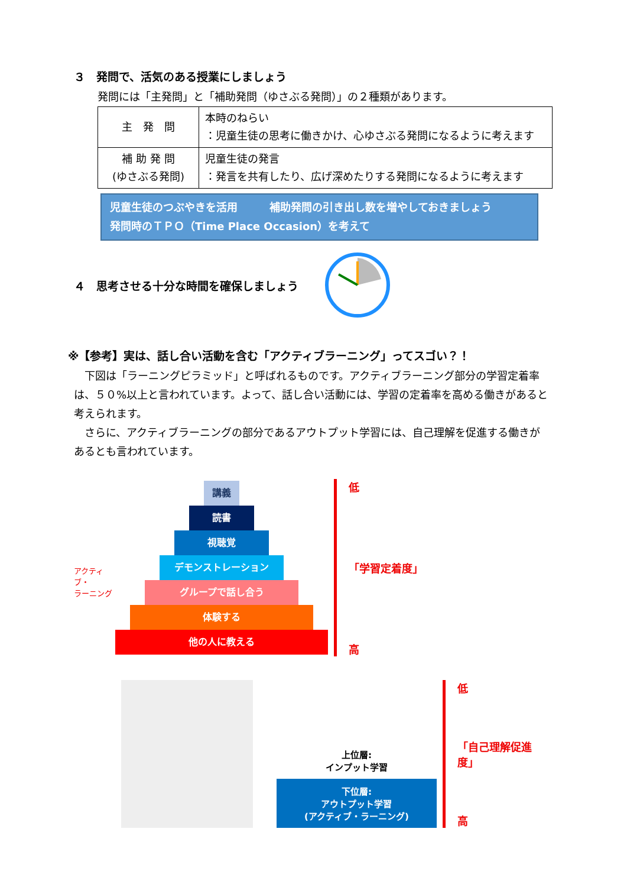３　発問で、活気のある授業にしましょう
発問には「主発問」と「補助発問（ゆさぶる発問）」の２種類があります。
| 主 発 問 | 本時のねらい ：児童生徒の思考に働きかけ、心ゆさぶる発問になるように考えます |
| 補 助 発 問 (ゆさぶる発問) | 児童生徒の発言 ：発言を共有したり、広げ深めたりする発問になるように考えます |
児童生徒のつぶやきを活用　　　補助発問の引き出し数を増やしておきましょう
発問時のＴＰＯ（Time Place Occasion）を考えて
４　思考させる十分な時間を確保しましょう
※【参考】実は、話し合い活動を含む「アクティブラーニング」ってスゴい？！
　下図は「ラーニングピラミッド」と呼ばれるものです。アクティブラーニング部分の学習定着率は、５０%以上と言われています。よって、話し合い活動には、学習の定着率を高める働きがあると考えられます。
　さらに、アクティブラーニングの部分であるアウトプット学習には、自己理解を促進する働きがあるとも言われています。
アクティブ・
ラーニング
講義
読書
視聴覚
デモンストレーション
グループで話し合う
体験する
他の人に教える
低
「学習定着度」
高
上位層:
インプット学習
下位層:
アウトプット学習
(アクティブ・ラーニング)
低
「自己理解促進度」
高